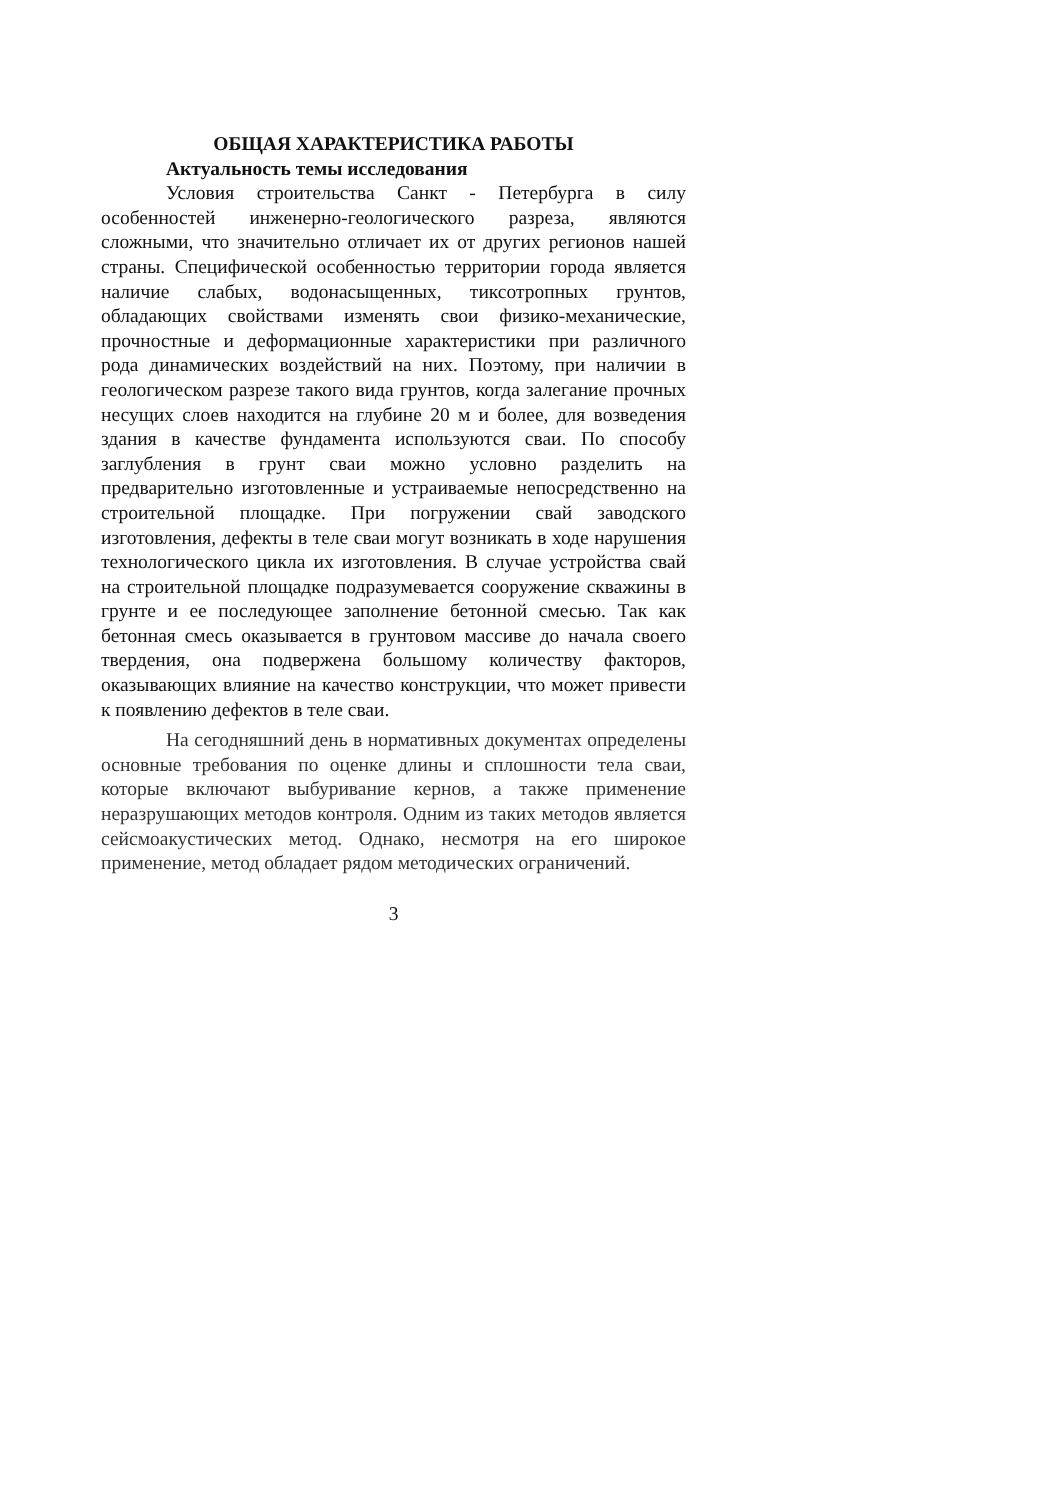ОБЩАЯ ХАРАКТЕРИСТИКА РАБОТЫ
Актуальность темы исследования
Условия строительства Санкт - Петербурга в силу особенностей инженерно-геологического разреза, являются сложными, что значительно отличает их от других регионов нашей страны. Специфической особенностью территории города является наличие слабых, водонасыщенных, тиксотропных грунтов, обладающих свойствами изменять свои физико-механические, прочностные и деформационные характеристики при различного рода динамических воздействий на них. Поэтому, при наличии в геологическом разрезе такого вида грунтов, когда залегание прочных несущих слоев находится на глубине 20 м и более, для возведения здания в качестве фундамента используются сваи. По способу заглубления в грунт сваи можно условно разделить на предварительно изготовленные и устраиваемые непосредственно на строительной площадке. При погружении свай заводского изготовления, дефекты в теле сваи могут возникать в ходе нарушения технологического цикла их изготовления. В случае устройства свай на строительной площадке подразумевается сооружение скважины в грунте и ее последующее заполнение бетонной смесью. Так как бетонная смесь оказывается в грунтовом массиве до начала своего твердения, она подвержена большому количеству факторов, оказывающих влияние на качество конструкции, что может привести к появлению дефектов в теле сваи.
На сегодняшний день в нормативных документах определены основные требования по оценке длины и сплошности тела сваи, которые включают выбуривание кернов, а также применение неразрушающих методов контроля. Одним из таких методов является сейсмоакустических метод. Однако, несмотря на его широкое применение, метод обладает рядом методических ограничений.
3